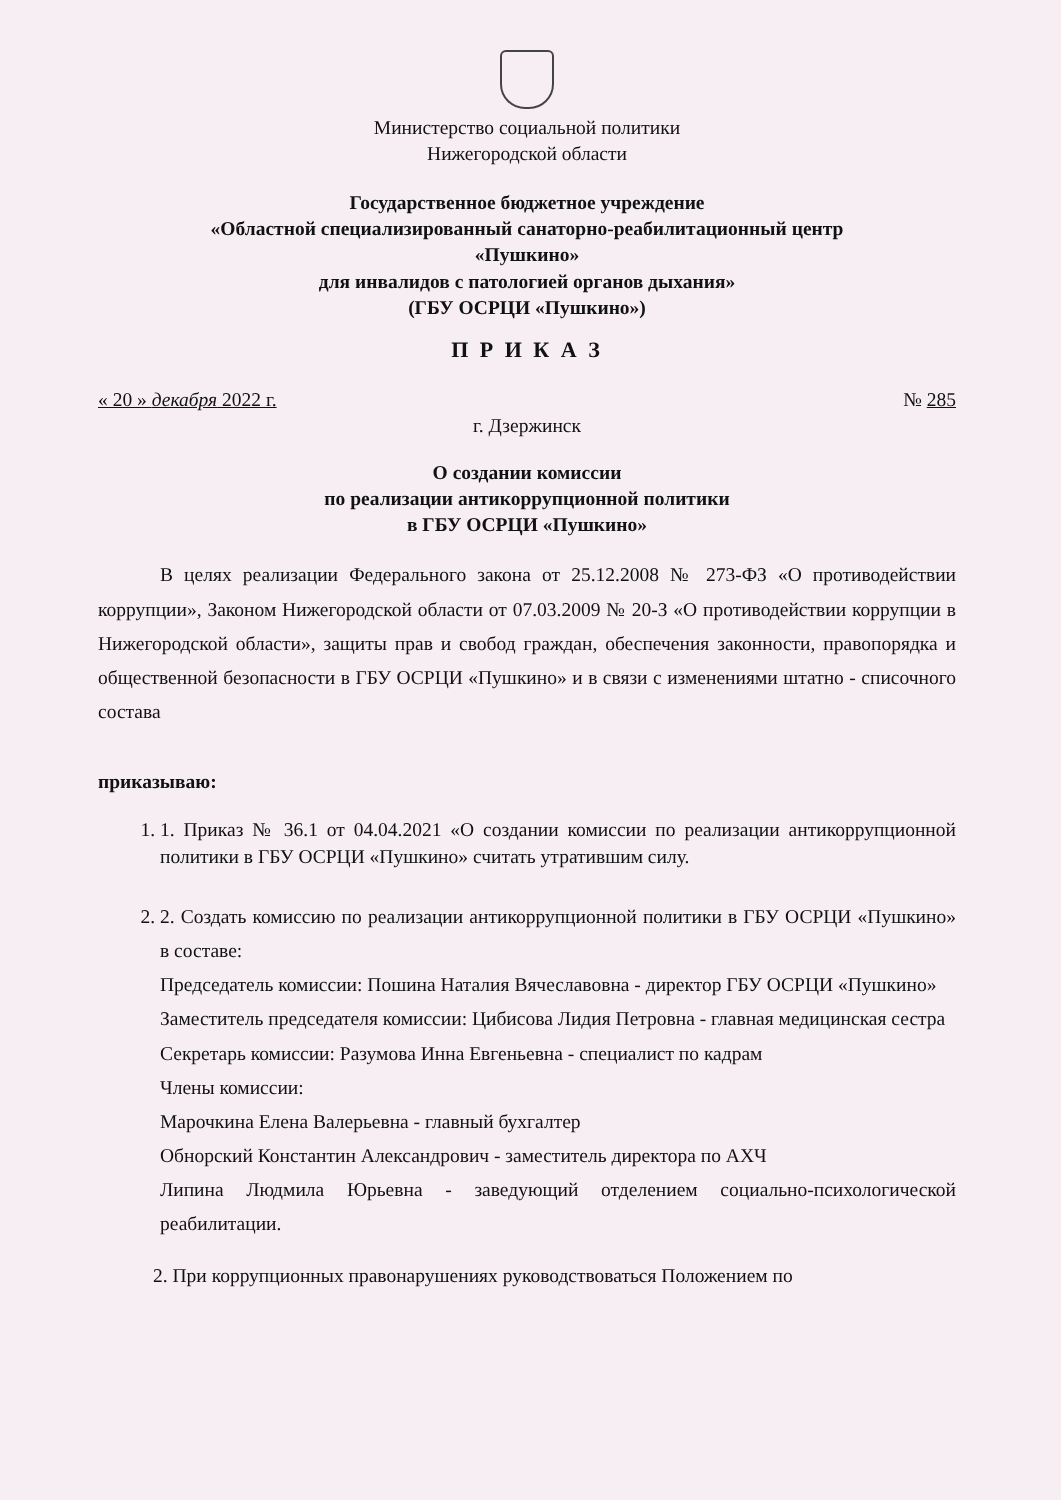Министерство социальной политики
Нижегородской области
Государственное бюджетное учреждение
«Областной специализированный санаторно-реабилитационный центр
«Пушкино»
для инвалидов с патологией органов дыхания»
(ГБУ ОСРЦИ «Пушкино»)
П Р И К А З
« 20 » декабря 2022 г. № 285
г. Дзержинск
О создании комиссии
по реализации антикоррупционной политики
в ГБУ ОСРЦИ «Пушкино»
В целях реализации Федерального закона от 25.12.2008 № 273-ФЗ «О противодействии коррупции», Законом Нижегородской области от 07.03.2009 № 20-З «О противодействии коррупции в Нижегородской области», защиты прав и свобод граждан, обеспечения законности, правопорядка и общественной безопасности в ГБУ ОСРЦИ «Пушкино» и в связи с изменениями штатно - списочного состава
приказываю:
1. 1. Приказ № 36.1 от 04.04.2021 «О создании комиссии по реализации антикоррупционной политики в ГБУ ОСРЦИ «Пушкино» считать утратившим силу.
2. 2. Создать комиссию по реализации антикоррупционной политики в ГБУ ОСРЦИ «Пушкино» в составе:
Председатель комиссии: Пошина Наталия Вячеславовна - директор ГБУ ОСРЦИ «Пушкино»
Заместитель председателя комиссии: Цибисова Лидия Петровна - главная медицинская сестра
Секретарь комиссии: Разумова Инна Евгеньевна - специалист по кадрам
Члены комиссии:
Марочкина Елена Валерьевна - главный бухгалтер
Обнорский Константин Александрович - заместитель директора по АХЧ
Липина Людмила Юрьевна - заведующий отделением социально-психологической реабилитации.
2. При коррупционных правонарушениях руководствоваться Положением по